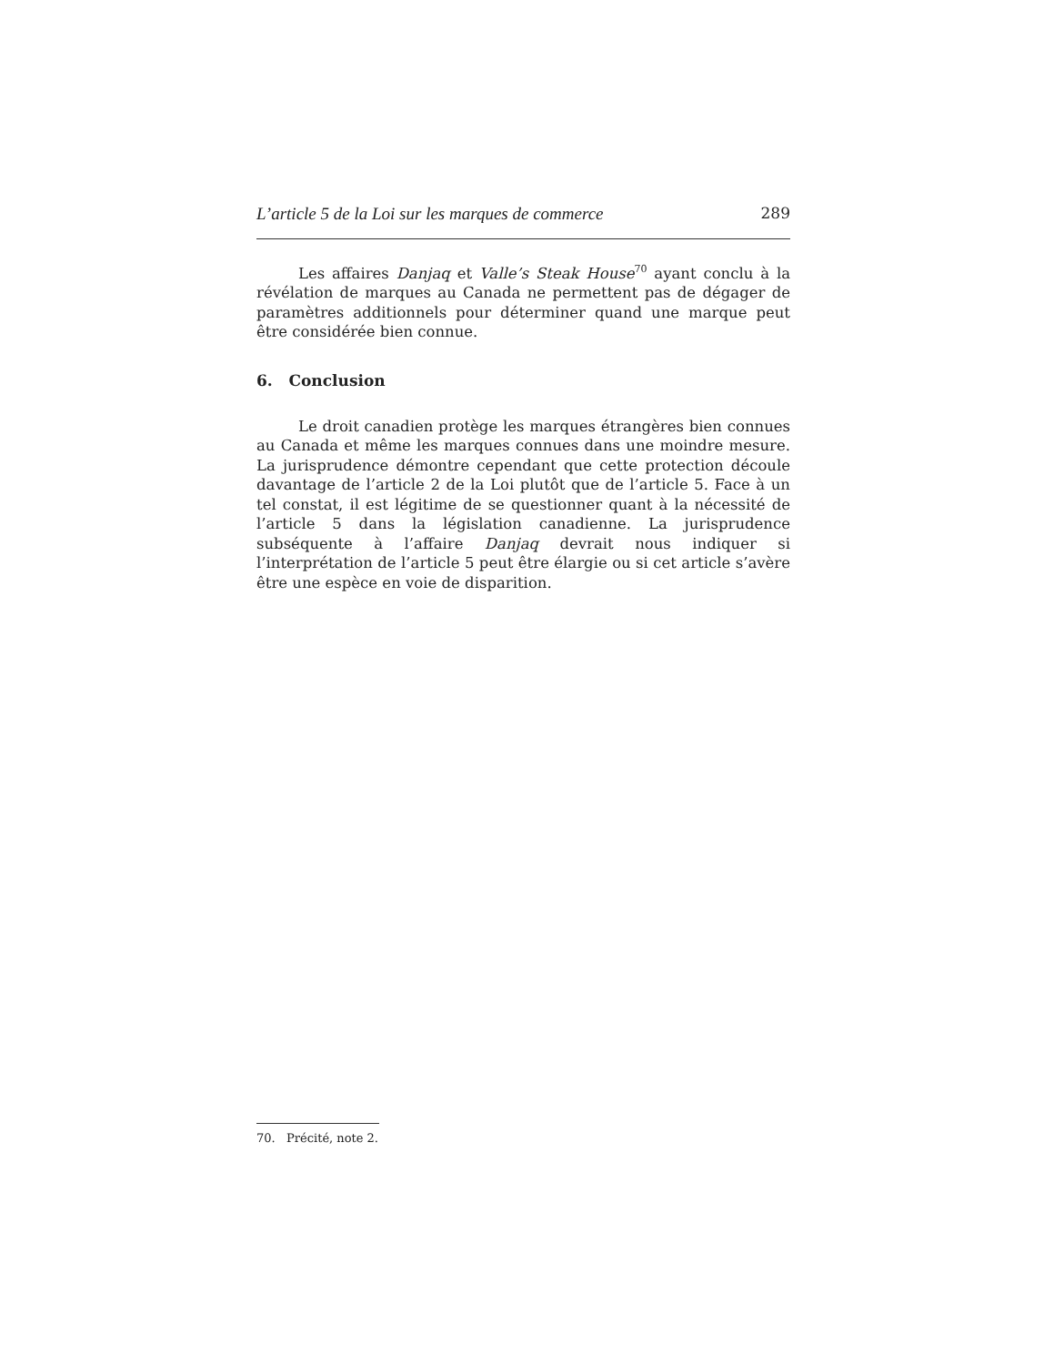L’article 5 de la Loi sur les marques de commerce 289
Les affaires Danjaq et Valle’s Steak House<sup>70</sup> ayant conclu à la révélation de marques au Canada ne permettent pas de dégager de paramètres additionnels pour déterminer quand une marque peut être considérée bien connue.
6. Conclusion
Le droit canadien protège les marques étrangères bien connues au Canada et même les marques connues dans une moindre mesure. La jurisprudence démontre cependant que cette protection découle davantage de l’article 2 de la Loi plutôt que de l’article 5. Face à un tel constat, il est légitime de se questionner quant à la nécessité de l’article 5 dans la législation canadienne. La jurisprudence subséquente à l’affaire Danjaq devrait nous indiquer si l’interprétation de l’article 5 peut être élargie ou si cet article s’avère être une espèce en voie de disparition.
70. Précité, note 2.